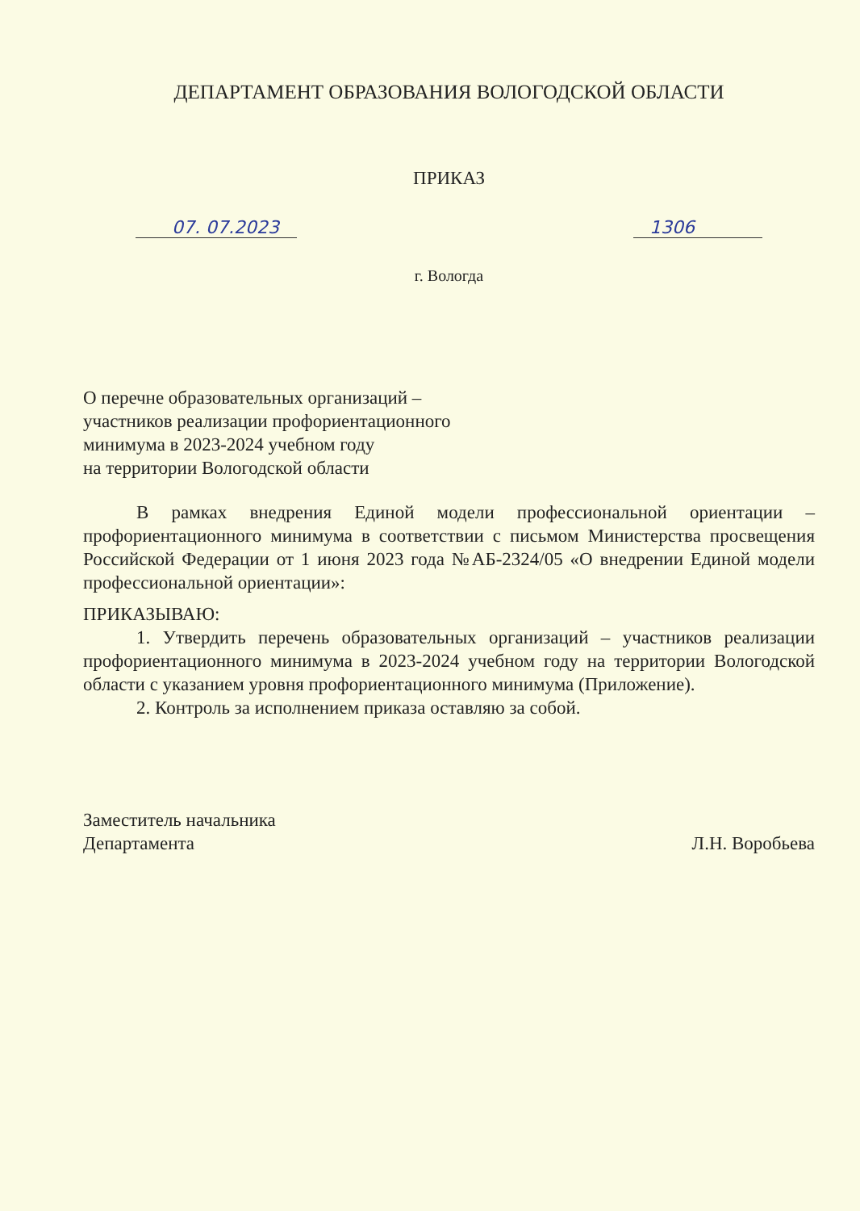ДЕПАРТАМЕНТ ОБРАЗОВАНИЯ ВОЛОГОДСКОЙ ОБЛАСТИ
ПРИКАЗ
07. 07.2023 1306
г. Вологда
О перечне образовательных организаций –
участников реализации профориентационного
минимума в 2023-2024 учебном году
на территории Вологодской области
В рамках внедрения Единой модели профессиональной ориентации – профориентационного минимума в соответствии с письмом Министерства просвещения Российской Федерации от 1 июня 2023 года №АБ-2324/05 «О внедрении Единой модели профессиональной ориентации»:
ПРИКАЗЫВАЮ:
1. Утвердить перечень образовательных организаций – участников реализации профориентационного минимума в 2023-2024 учебном году на территории Вологодской области с указанием уровня профориентационного минимума (Приложение).
2. Контроль за исполнением приказа оставляю за собой.
Заместитель начальника
Департамента
Л.Н. Воробьева